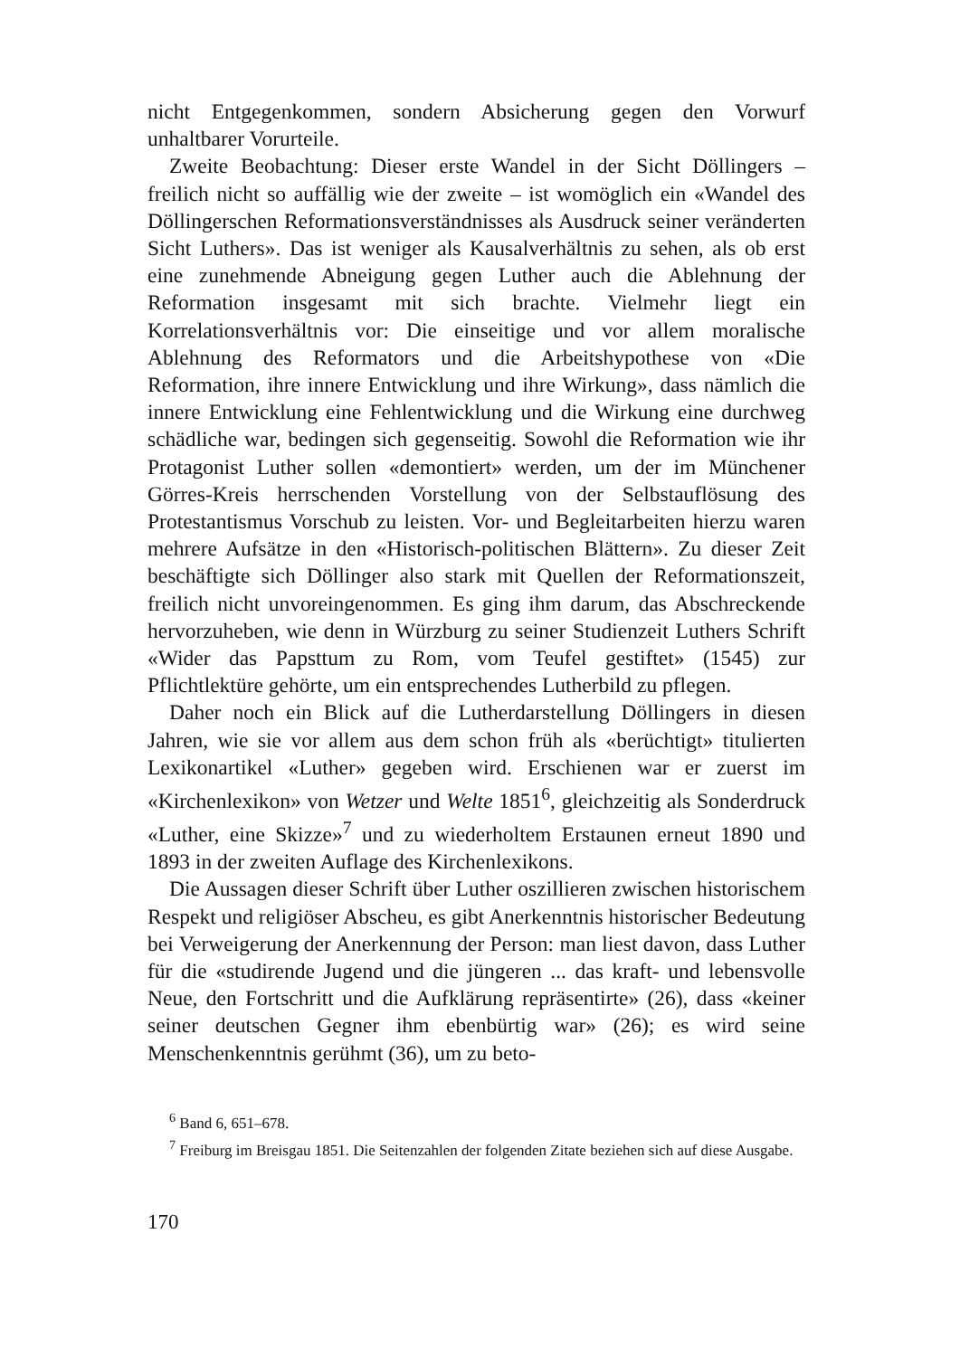nicht Entgegenkommen, sondern Absicherung gegen den Vorwurf unhaltbarer Vorurteile.
Zweite Beobachtung: Dieser erste Wandel in der Sicht Döllingers – freilich nicht so auffällig wie der zweite – ist womöglich ein «Wandel des Döllingerschen Reformationsverständnisses als Ausdruck seiner veränderten Sicht Luthers». Das ist weniger als Kausalverhältnis zu sehen, als ob erst eine zunehmende Abneigung gegen Luther auch die Ablehnung der Reformation insgesamt mit sich brachte. Vielmehr liegt ein Korrelationsverhältnis vor: Die einseitige und vor allem moralische Ablehnung des Reformators und die Arbeitshypothese von «Die Reformation, ihre innere Entwicklung und ihre Wirkung», dass nämlich die innere Entwicklung eine Fehlentwicklung und die Wirkung eine durchweg schädliche war, bedingen sich gegenseitig. Sowohl die Reformation wie ihr Protagonist Luther sollen «demontiert» werden, um der im Münchener Görres-Kreis herrschenden Vorstellung von der Selbstauflösung des Protestantismus Vorschub zu leisten. Vor- und Begleitarbeiten hierzu waren mehrere Aufsätze in den «Historisch-politischen Blättern». Zu dieser Zeit beschäftigte sich Döllinger also stark mit Quellen der Reformationszeit, freilich nicht unvoreingenommen. Es ging ihm darum, das Abschreckende hervorzuheben, wie denn in Würzburg zu seiner Studienzeit Luthers Schrift «Wider das Papsttum zu Rom, vom Teufel gestiftet» (1545) zur Pflichtlektüre gehörte, um ein entsprechendes Lutherbild zu pflegen.
Daher noch ein Blick auf die Lutherdarstellung Döllingers in diesen Jahren, wie sie vor allem aus dem schon früh als «berüchtigt» titulierten Lexikonartikel «Luther» gegeben wird. Erschienen war er zuerst im «Kirchenlexikon» von Wetzer und Welte 1851<sup>6</sup>, gleichzeitig als Sonderdruck «Luther, eine Skizze»<sup>7</sup> und zu wiederholtem Erstaunen erneut 1890 und 1893 in der zweiten Auflage des Kirchenlexikons.
Die Aussagen dieser Schrift über Luther oszillieren zwischen historischem Respekt und religiöser Abscheu, es gibt Anerkenntnis historischer Bedeutung bei Verweigerung der Anerkennung der Person: man liest davon, dass Luther für die «studirende Jugend und die jüngeren ... das kraft- und lebensvolle Neue, den Fortschritt und die Aufklärung repräsentirte» (26), dass «keiner seiner deutschen Gegner ihm ebenbürtig war» (26); es wird seine Menschenkenntnis gerühmt (36), um zu beto-
<sup>6</sup> Band 6, 651–678.
<sup>7</sup> Freiburg im Breisgau 1851. Die Seitenzahlen der folgenden Zitate beziehen sich auf diese Ausgabe.
170